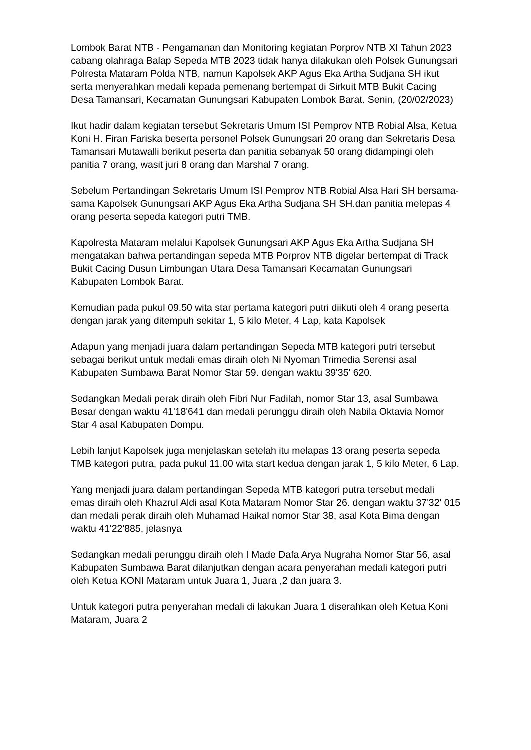Lombok Barat NTB - Pengamanan dan Monitoring kegiatan Porprov NTB XI Tahun 2023 cabang olahraga Balap Sepeda MTB 2023 tidak hanya dilakukan oleh Polsek Gunungsari Polresta Mataram Polda NTB, namun Kapolsek AKP Agus Eka Artha Sudjana SH ikut serta menyerahkan medali kepada pemenang bertempat di Sirkuit MTB Bukit Cacing Desa Tamansari, Kecamatan Gunungsari Kabupaten Lombok Barat. Senin, (20/02/2023)
Ikut hadir dalam kegiatan tersebut Sekretaris Umum ISI Pemprov NTB Robial Alsa, Ketua Koni H. Firan Fariska beserta personel Polsek Gunungsari 20 orang dan Sekretaris Desa Tamansari Mutawalli berikut peserta dan panitia sebanyak 50 orang didampingi oleh panitia 7 orang, wasit juri 8 orang dan Marshal 7 orang.
Sebelum Pertandingan Sekretaris Umum ISI Pemprov NTB Robial Alsa Hari SH bersama-sama Kapolsek Gunungsari AKP Agus Eka Artha Sudjana SH SH.dan panitia melepas 4 orang peserta sepeda kategori putri TMB.
Kapolresta Mataram melalui Kapolsek Gunungsari AKP Agus Eka Artha Sudjana SH mengatakan bahwa pertandingan sepeda MTB Porprov NTB digelar bertempat di Track Bukit Cacing Dusun Limbungan Utara Desa Tamansari Kecamatan Gunungsari Kabupaten Lombok Barat.
Kemudian pada pukul 09.50 wita star pertama kategori putri diikuti oleh 4 orang peserta dengan jarak yang ditempuh sekitar 1, 5 kilo Meter, 4 Lap, kata Kapolsek
Adapun yang menjadi juara dalam pertandingan Sepeda MTB kategori putri tersebut sebagai berikut untuk medali emas diraih oleh Ni Nyoman Trimedia Serensi asal Kabupaten Sumbawa Barat Nomor Star 59. dengan waktu 39'35' 620.
Sedangkan Medali perak diraih oleh Fibri Nur Fadilah, nomor Star 13, asal Sumbawa Besar dengan waktu 41'18'641 dan medali perunggu diraih oleh Nabila Oktavia Nomor Star 4 asal Kabupaten Dompu.
Lebih lanjut Kapolsek juga menjelaskan setelah itu melapas 13 orang peserta sepeda TMB kategori putra, pada pukul 11.00 wita start kedua dengan jarak 1, 5 kilo Meter, 6 Lap.
Yang menjadi juara dalam pertandingan Sepeda MTB kategori putra tersebut medali emas diraih oleh Khazrul Aldi asal Kota Mataram Nomor Star 26. dengan waktu 37'32' 015 dan medali perak diraih oleh Muhamad Haikal nomor Star 38, asal Kota Bima dengan waktu 41'22'885, jelasnya
Sedangkan medali perunggu diraih oleh I Made Dafa Arya Nugraha Nomor Star 56, asal Kabupaten Sumbawa Barat dilanjutkan dengan acara penyerahan medali kategori putri oleh Ketua KONI Mataram untuk Juara 1, Juara ,2 dan juara 3.
Untuk kategori putra penyerahan medali di lakukan Juara 1 diserahkan oleh Ketua Koni Mataram, Juara 2